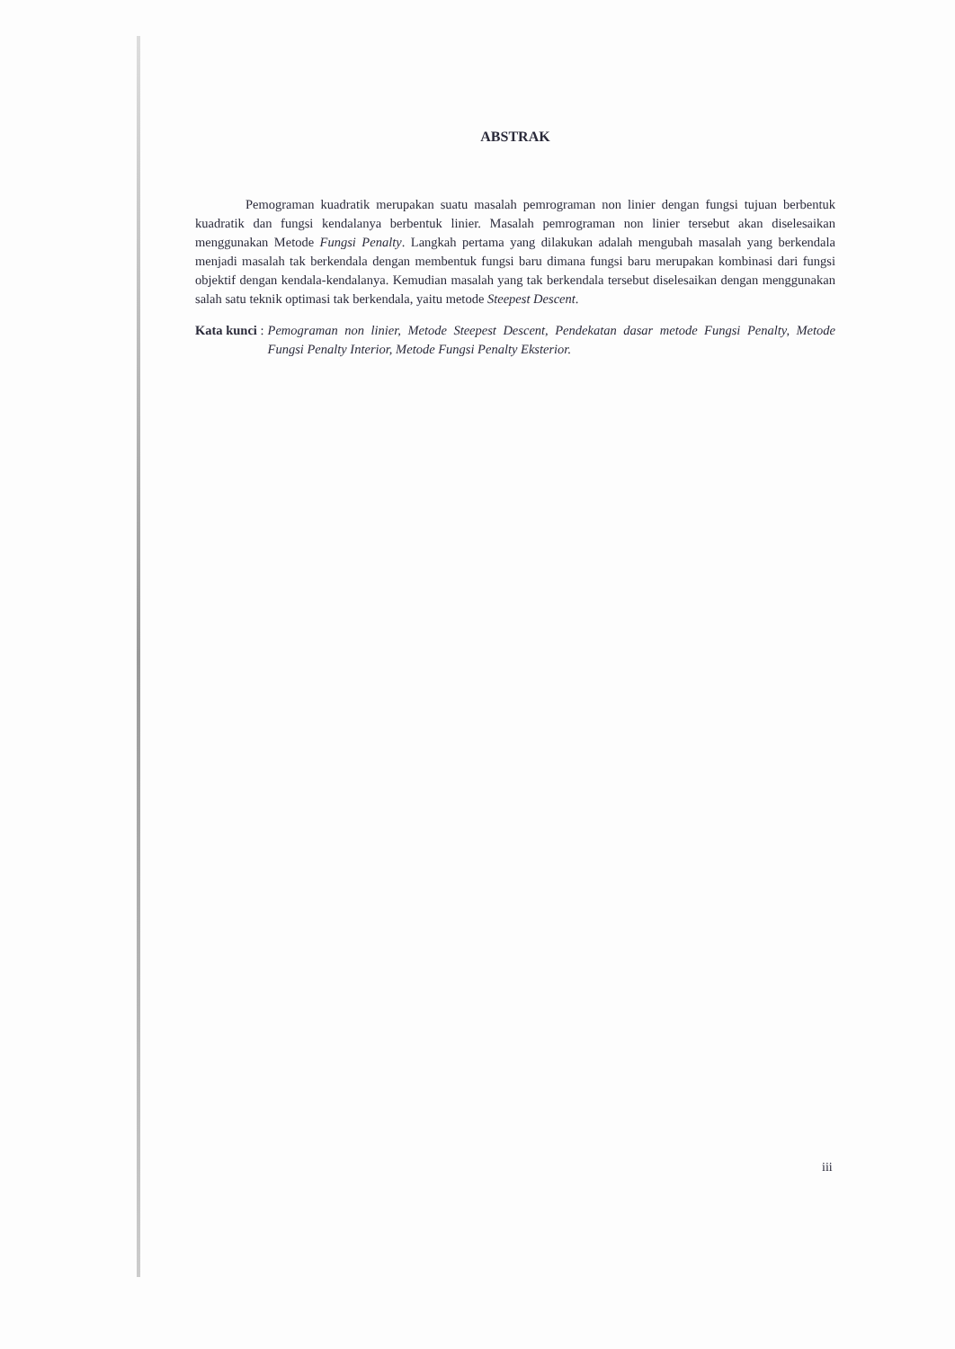ABSTRAK
Pemograman kuadratik merupakan suatu masalah pemrograman non linier dengan fungsi tujuan berbentuk kuadratik dan fungsi kendalanya berbentuk linier. Masalah pemrograman non linier tersebut akan diselesaikan menggunakan Metode Fungsi Penalty. Langkah pertama yang dilakukan adalah mengubah masalah yang berkendala menjadi masalah tak berkendala dengan membentuk fungsi baru dimana fungsi baru merupakan kombinasi dari fungsi objektif dengan kendala-kendalanya. Kemudian masalah yang tak berkendala tersebut diselesaikan dengan menggunakan salah satu teknik optimasi tak berkendala, yaitu metode Steepest Descent.
Kata kunci : Pemograman non linier, Metode Steepest Descent, Pendekatan dasar metode Fungsi Penalty, Metode Fungsi Penalty Interior, Metode Fungsi Penalty Eksterior.
iii